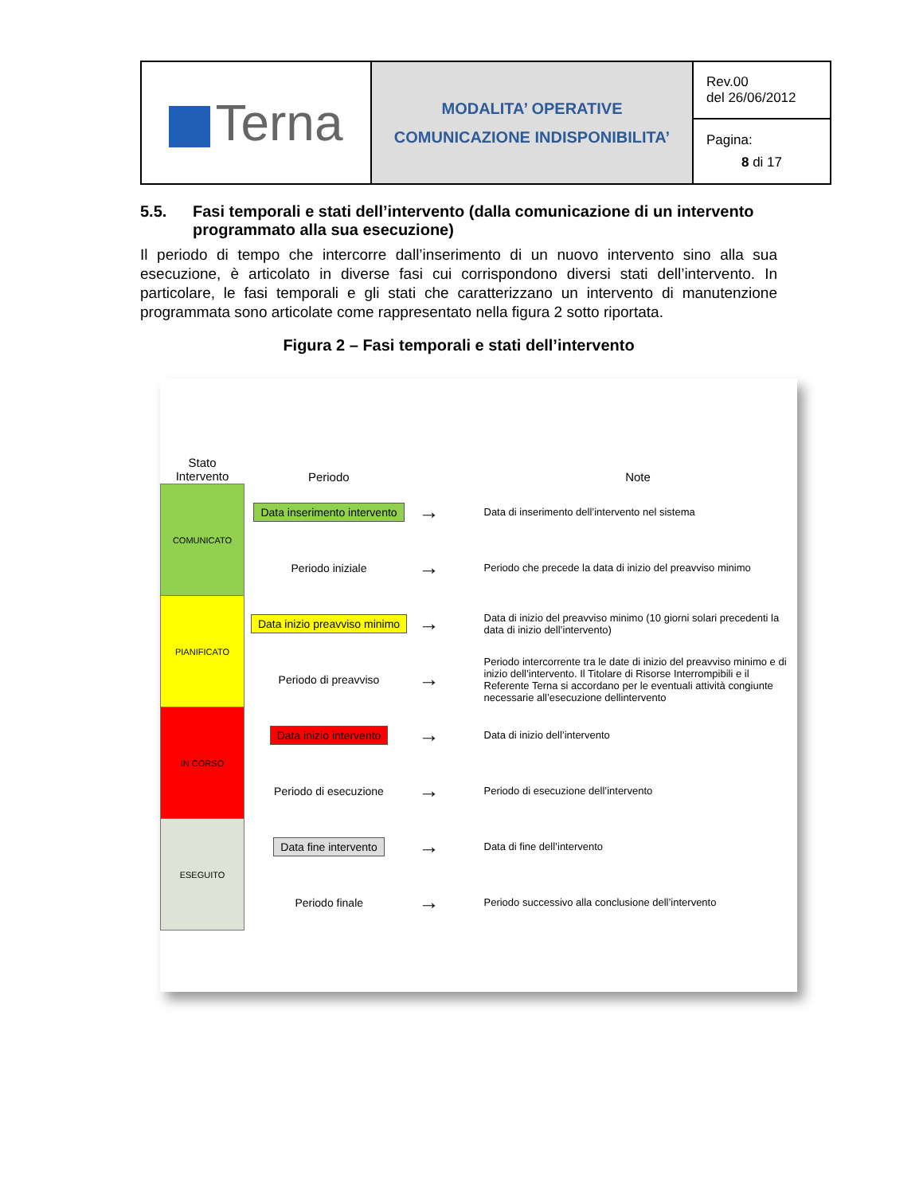| Terna | MODALITA’ OPERATIVE COMUNICAZIONE INDISPONIBILITA’ | Rev.00 del 26/06/2012 |
| | | Pagina: 8 di 17 |
5.5. Fasi temporali e stati dell’intervento (dalla comunicazione di un intervento programmato alla sua esecuzione)
Il periodo di tempo che intercorre dall’inserimento di un nuovo intervento sino alla sua esecuzione, è articolato in diverse fasi cui corrispondono diversi stati dell’intervento. In particolare, le fasi temporali e gli stati che caratterizzano un intervento di manutenzione programmata sono articolate come rappresentato nella figura 2 sotto riportata.
Figura 2 – Fasi temporali e stati dell’intervento
| Stato Intervento | Periodo | | Note |
| --- | --- | --- | --- |
| COMUNICATO | Data inserimento intervento | → | Data di inserimento dell’intervento nel sistema |
| | Periodo iniziale | → | Periodo che precede la data di inizio del preavviso minimo |
| PIANIFICATO | Data inizio preavviso minimo | → | Data di inizio del preavviso minimo (10 giorni solari precedenti la data di inizio dell’intervento) |
| | Periodo di preavviso | → | Periodo intercorrente tra le date di inizio del preavviso minimo e di inizio dell’intervento. Il Titolare di Risorse Interrompibili e il Referente Terna si accordano per le eventuali attività congiunte necessarie all’esecuzione dellintervento |
| IN CORSO | Data inizio intervento | → | Data di inizio dell’intervento |
| | Periodo di esecuzione | → | Periodo di esecuzione dell’intervento |
| ESEGUITO | Data fine intervento | → | Data di fine dell’intervento |
| | Periodo finale | → | Periodo successivo alla conclusione dell’intervento |